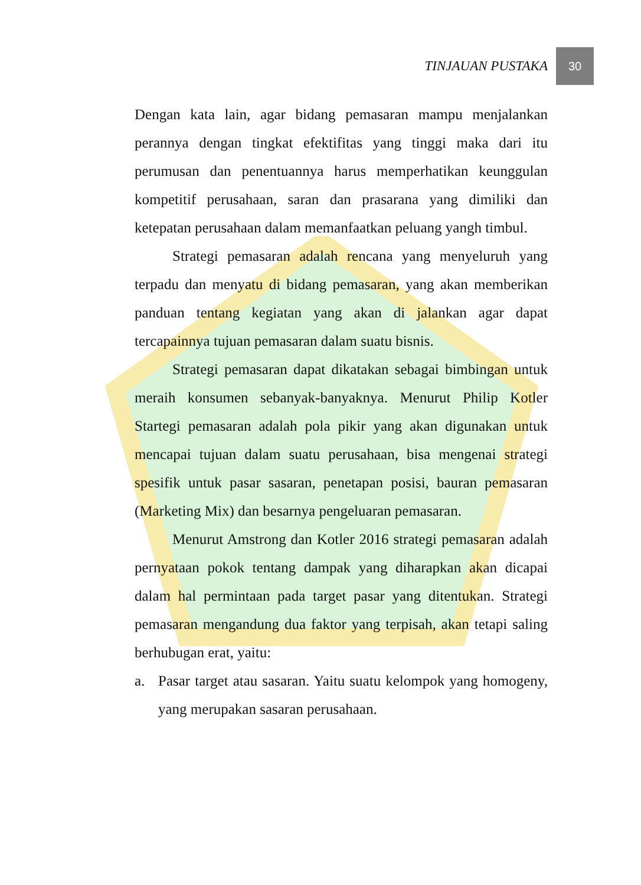TINJAUAN PUSTAKA 30
Dengan kata lain, agar bidang pemasaran mampu menjalankan perannya dengan tingkat efektifitas yang tinggi maka dari itu perumusan dan penentuannya harus memperhatikan keunggulan kompetitif perusahaan, saran dan prasarana yang dimiliki dan ketepatan perusahaan dalam memanfaatkan peluang yangh timbul.
Strategi pemasaran adalah rencana yang menyeluruh yang terpadu dan menyatu di bidang pemasaran, yang akan memberikan panduan tentang kegiatan yang akan di jalankan agar dapat tercapainnya tujuan pemasaran dalam suatu bisnis.
Strategi pemasaran dapat dikatakan sebagai bimbingan untuk meraih konsumen sebanyak-banyaknya. Menurut Philip Kotler Startegi pemasaran adalah pola pikir yang akan digunakan untuk mencapai tujuan dalam suatu perusahaan, bisa mengenai strategi spesifik untuk pasar sasaran, penetapan posisi, bauran pemasaran (Marketing Mix) dan besarnya pengeluaran pemasaran.
Menurut Amstrong dan Kotler 2016 strategi pemasaran adalah pernyataan pokok tentang dampak yang diharapkan akan dicapai dalam hal permintaan pada target pasar yang ditentukan. Strategi pemasaran mengandung dua faktor yang terpisah, akan tetapi saling berhubugan erat, yaitu:
a. Pasar target atau sasaran. Yaitu suatu kelompok yang homogeny, yang merupakan sasaran perusahaan.